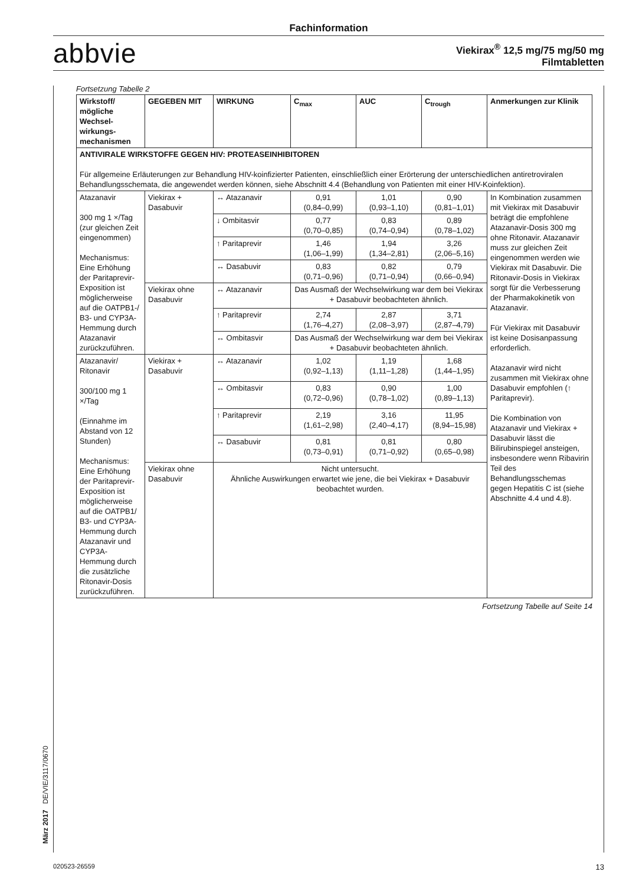Fachinformation
abbvie
Viekirax<sup>®</sup> 12,5 mg/75 mg/50 mg
Filmtabletten
Fortsetzung Tabelle 2
| Wirkstoff/ mögliche Wechsel-wirkungs-mechanismen | GEGEBEN MIT | WIRKUNG | C<sub>max</sub> | AUC | C<sub>trough</sub> | Anmerkungen zur Klinik |
| --- | --- | --- | --- | --- | --- | --- |
| ANTIVIRALE WIRKSTOFFE GEGEN HIV: PROTEASEINHIBITOREN Für allgemeine Erläuterungen zur Behandlung HIV-koinfizierter Patienten, einschließlich einer Erörterung der unterschiedlichen antiretroviralen Behandlungsschemata, die angewendet werden können, siehe Abschnitt 4.4 (Behandlung von Patienten mit einer HIV-Koinfektion). | | | | | | |
| Atazanavir 300 mg 1 ×/Tag (zur gleichen Zeit eingenommen) Mechanismus: Eine Erhöhung der Paritaprevir-Exposition ist möglicherweise auf die OATPB1-/ B3- und CYP3A-Hemmung durch Atazanavir zurückzuführen. | Viekirax + Dasabuvir | ↔ Atazanavir | 0,91 (0,84–0,99) | 1,01 (0,93–1,10) | 0,90 (0,81–1,01) | In Kombination zusammen mit Viekirax mit Dasabuvir beträgt die empfohlene Atazanavir-Dosis 300 mg ohne Ritonavir. Atazanavir muss zur gleichen Zeit eingenommen werden wie Viekirax mit Dasabuvir. Die Ritonavir-Dosis in Viekirax sorgt für die Verbesserung der Pharmakokinetik von Atazanavir. Für Viekirax mit Dasabuvir ist keine Dosisanpassung erforderlich. Atazanavir wird nicht zusammen mit Viekirax ohne Dasabuvir empfohlen (↑ Paritaprevir). Die Kombination von Atazanavir und Viekirax + Dasabuvir lässt die Bilirubinspiegel ansteigen, insbesondere wenn Ribavirin Teil des Behandlungsschemas gegen Hepatitis C ist (siehe Abschnitte 4.4 und 4.8). |
| | | ↓ Ombitasvir | 0,77 (0,70–0,85) | 0,83 (0,74–0,94) | 0,89 (0,78–1,02) | |
| | | ↑ Paritaprevir | 1,46 (1,06–1,99) | 1,94 (1,34–2,81) | 3,26 (2,06–5,16) | |
| | | ↔ Dasabuvir | 0,83 (0,71–0,96) | 0,82 (0,71–0,94) | 0,79 (0,66–0,94) | |
| | Viekirax ohne Dasabuvir | ↔ Atazanavir | Das Ausmaß der Wechselwirkung war dem bei Viekirax + Dasabuvir beobachteten ähnlich. | | | |
| | | ↑ Paritaprevir | 2,74 (1,76–4,27) | 2,87 (2,08–3,97) | 3,71 (2,87–4,79) | |
| | | ↔ Ombitasvir | Das Ausmaß der Wechselwirkung war dem bei Viekirax + Dasabuvir beobachteten ähnlich. | | | |
| Atazanavir/ Ritonavir 300/100 mg 1 ×/Tag (Einnahme im Abstand von 12 Stunden) Mechanismus: Eine Erhöhung der Paritaprevir-Exposition ist möglicherweise auf die OATPB1/ B3- und CYP3A-Hemmung durch Atazanavir und CYP3A-Hemmung durch die zusätzliche Ritonavir-Dosis zurückzuführen. | Viekirax + Dasabuvir | ↔ Atazanavir | 1,02 (0,92–1,13) | 1,19 (1,11–1,28) | 1,68 (1,44–1,95) | |
| | | ↔ Ombitasvir | 0,83 (0,72–0,96) | 0,90 (0,78–1,02) | 1,00 (0,89–1,13) | |
| | | ↑ Paritaprevir | 2,19 (1,61–2,98) | 3,16 (2,40–4,17) | 11,95 (8,94–15,98) | |
| | | ↔ Dasabuvir | 0,81 (0,73–0,91) | 0,81 (0,71–0,92) | 0,80 (0,65–0,98) | |
| | Viekirax ohne Dasabuvir | Nicht untersucht. Ähnliche Auswirkungen erwartet wie jene, die bei Viekirax + Dasabuvir beobachtet wurden. | | | | |
Fortsetzung Tabelle auf Seite 14
März 2017 DE/VIE/3117/0670
020523-26559 13